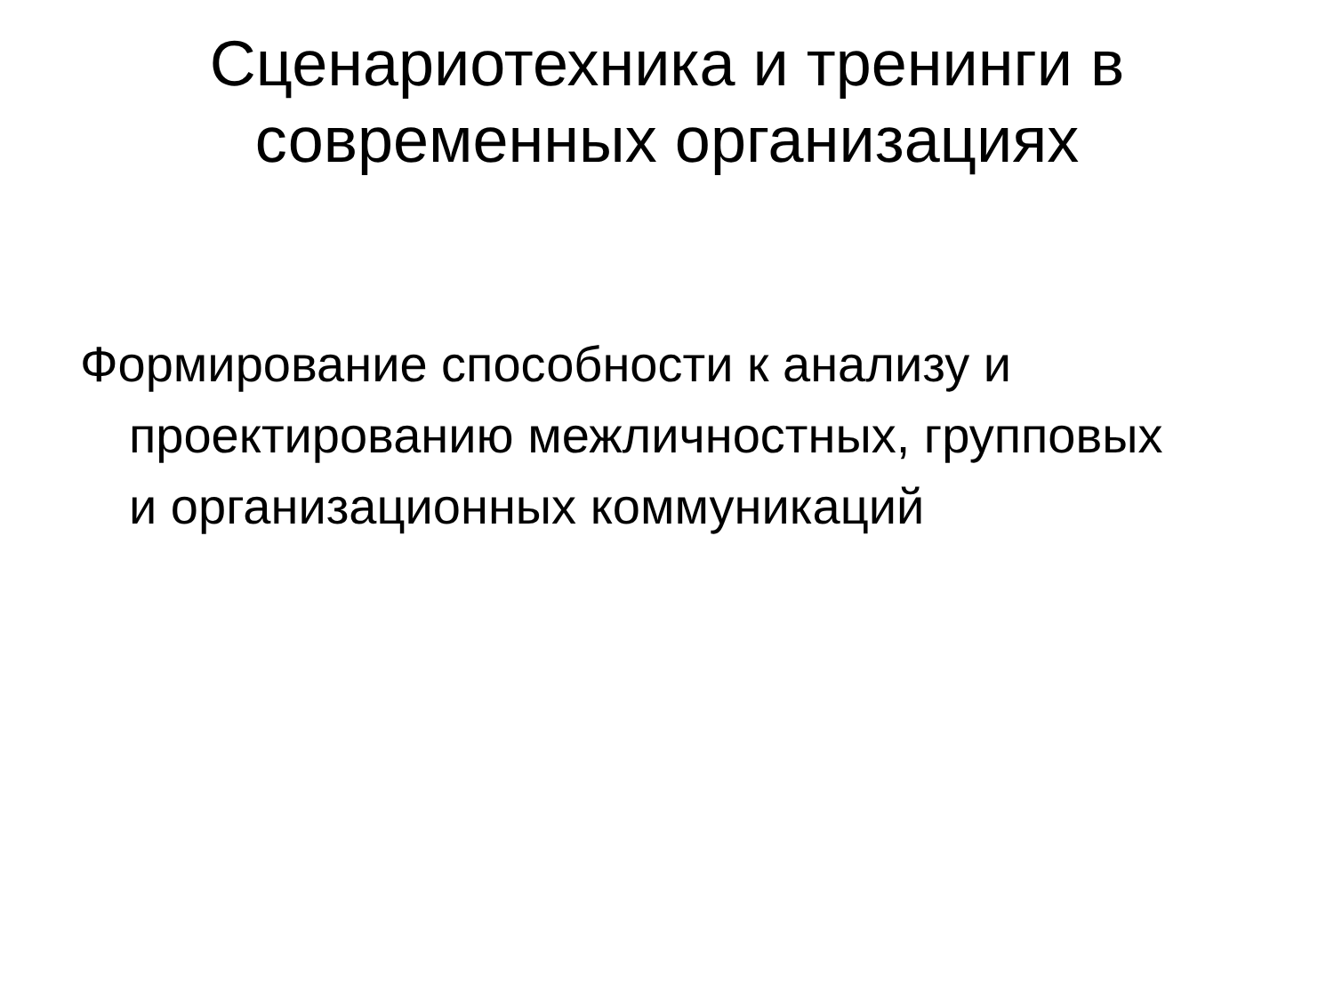Сценариотехника и тренинги в
современных организациях
Формирование способности к анализу и проектированию межличностных, групповых и организационных коммуникаций